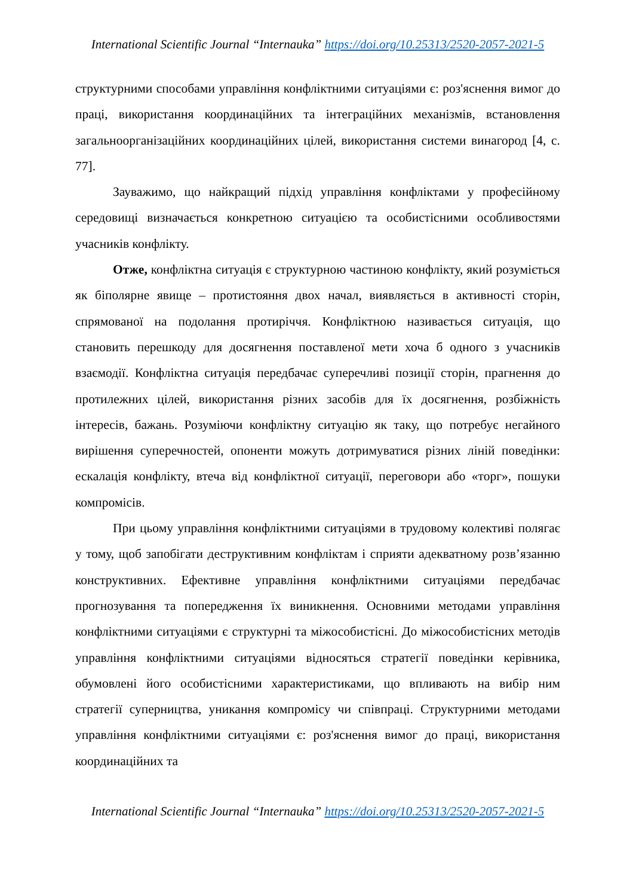International Scientific Journal “Internauka” https://doi.org/10.25313/2520-2057-2021-5
структурними способами управління конфліктними ситуаціями є: роз'яснення вимог до праці, використання координаційних та інтеграційних механізмів, встановлення загальноорганізаційних координаційних цілей, використання системи винагород [4, с. 77].
Зауважимо, що найкращий підхід управління конфліктами у професійному середовищі визначається конкретною ситуацією та особистісними особливостями учасників конфлікту.
Отже, конфліктна ситуація є структурною частиною конфлікту, який розуміється як біполярне явище – протистояння двох начал, виявляється в активності сторін, спрямованої на подолання протиріччя. Конфліктною називається ситуація, що становить перешкоду для досягнення поставленої мети хоча б одного з учасників взаємодії. Конфліктна ситуація передбачає суперечливі позиції сторін, прагнення до протилежних цілей, використання різних засобів для їх досягнення, розбіжність інтересів, бажань. Розуміючи конфліктну ситуацію як таку, що потребує негайного вирішення суперечностей, опоненти можуть дотримуватися різних ліній поведінки: ескалація конфлікту, втеча від конфліктної ситуації, переговори або «торг», пошуки компромісів.
При цьому управління конфліктними ситуаціями в трудовому колективі полягає у тому, щоб запобігати деструктивним конфліктам і сприяти адекватному розв’язанню конструктивних. Ефективне управління конфліктними ситуаціями передбачає прогнозування та попередження їх виникнення. Основними методами управління конфліктними ситуаціями є структурні та міжособистісні. До міжособистісних методів управління конфліктними ситуаціями відносяться стратегії поведінки керівника, обумовлені його особистісними характеристиками, що впливають на вибір ним стратегії суперництва, уникання компромісу чи співпраці. Структурними методами управління конфліктними ситуаціями є: роз'яснення вимог до праці, використання координаційних та
International Scientific Journal “Internauka” https://doi.org/10.25313/2520-2057-2021-5